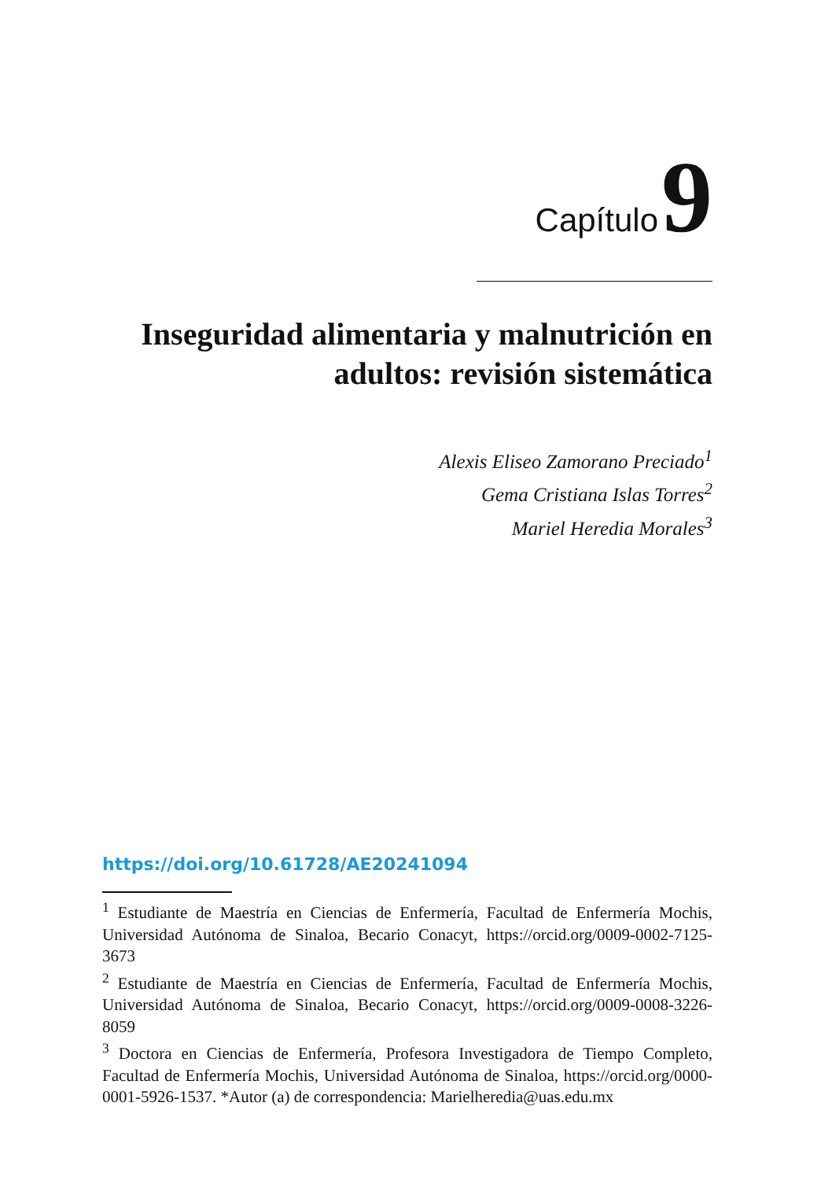Capítulo 9
Inseguridad alimentaria y malnutrición en adultos: revisión sistemática
Alexis Eliseo Zamorano Preciado<sup>1</sup>
Gema Cristiana Islas Torres<sup>2</sup>
Mariel Heredia Morales<sup>3</sup>
https://doi.org/10.61728/AE20241094
<sup>1</sup> Estudiante de Maestría en Ciencias de Enfermería, Facultad de Enfermería Mochis, Universidad Autónoma de Sinaloa, Becario Conacyt, https://orcid.org/0009-0002-7125-3673
<sup>2</sup> Estudiante de Maestría en Ciencias de Enfermería, Facultad de Enfermería Mochis, Universidad Autónoma de Sinaloa, Becario Conacyt, https://orcid.org/0009-0008-3226-8059
<sup>3</sup> Doctora en Ciencias de Enfermería, Profesora Investigadora de Tiempo Completo, Facultad de Enfermería Mochis, Universidad Autónoma de Sinaloa, https://orcid.org/0000-0001-5926-1537. *Autor (a) de correspondencia: Marielheredia@uas.edu.mx